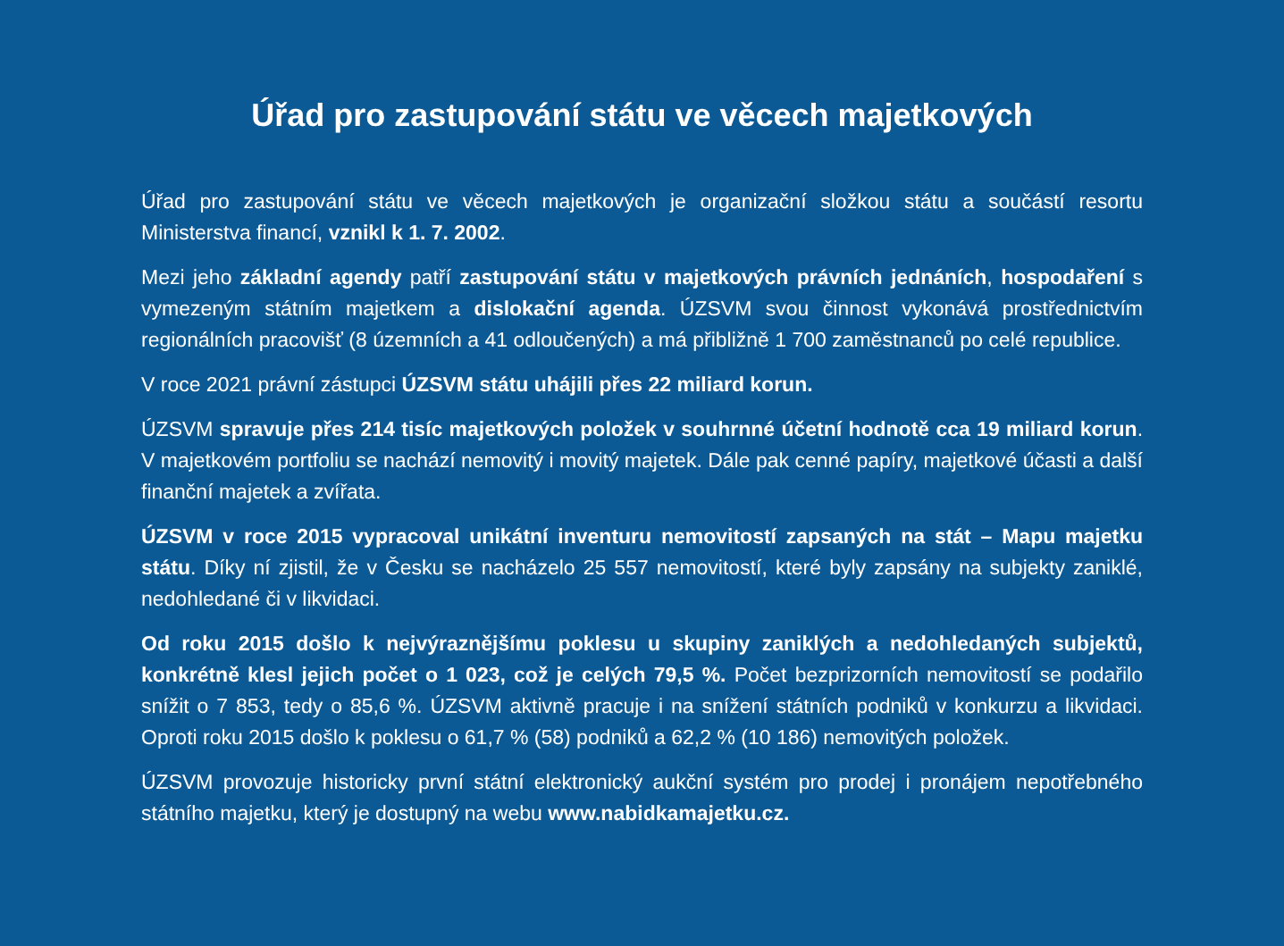Úřad pro zastupování státu ve věcech majetkových
Úřad pro zastupování státu ve věcech majetkových je organizační složkou státu a součástí resortu Ministerstva financí, vznikl k 1. 7. 2002.
Mezi jeho základní agendy patří zastupování státu v majetkových právních jednáních, hospodaření s vymezeným státním majetkem a dislokační agenda. ÚZSVM svou činnost vykonává prostřednictvím regionálních pracovišť (8 územních a 41 odloučených) a má přibližně 1 700 zaměstnanců po celé republice.
V roce 2021 právní zástupci ÚZSVM státu uhájili přes 22 miliard korun.
ÚZSVM spravuje přes 214 tisíc majetkových položek v souhrnné účetní hodnotě cca 19 miliard korun. V majetkovém portfoliu se nachází nemovitý i movitý majetek. Dále pak cenné papíry, majetkové účasti a další finanční majetek a zvířata.
ÚZSVM v roce 2015 vypracoval unikátní inventuru nemovitostí zapsaných na stát – Mapu majetku státu. Díky ní zjistil, že v Česku se nacházelo 25 557 nemovitostí, které byly zapsány na subjekty zaniklé, nedohledané či v likvidaci.
Od roku 2015 došlo k nejvýraznějšímu poklesu u skupiny zaniklých a nedohledaných subjektů, konkrétně klesl jejich počet o 1 023, což je celých 79,5 %. Počet bezprizorních nemovitostí se podařilo snížit o 7 853, tedy o 85,6 %. ÚZSVM aktivně pracuje i na snížení státních podniků v konkurzu a likvidaci. Oproti roku 2015 došlo k poklesu o 61,7 % (58) podniků a 62,2 % (10 186) nemovitých položek.
ÚZSVM provozuje historicky první státní elektronický aukční systém pro prodej i pronájem nepotřebného státního majetku, který je dostupný na webu www.nabidkamajetku.cz.